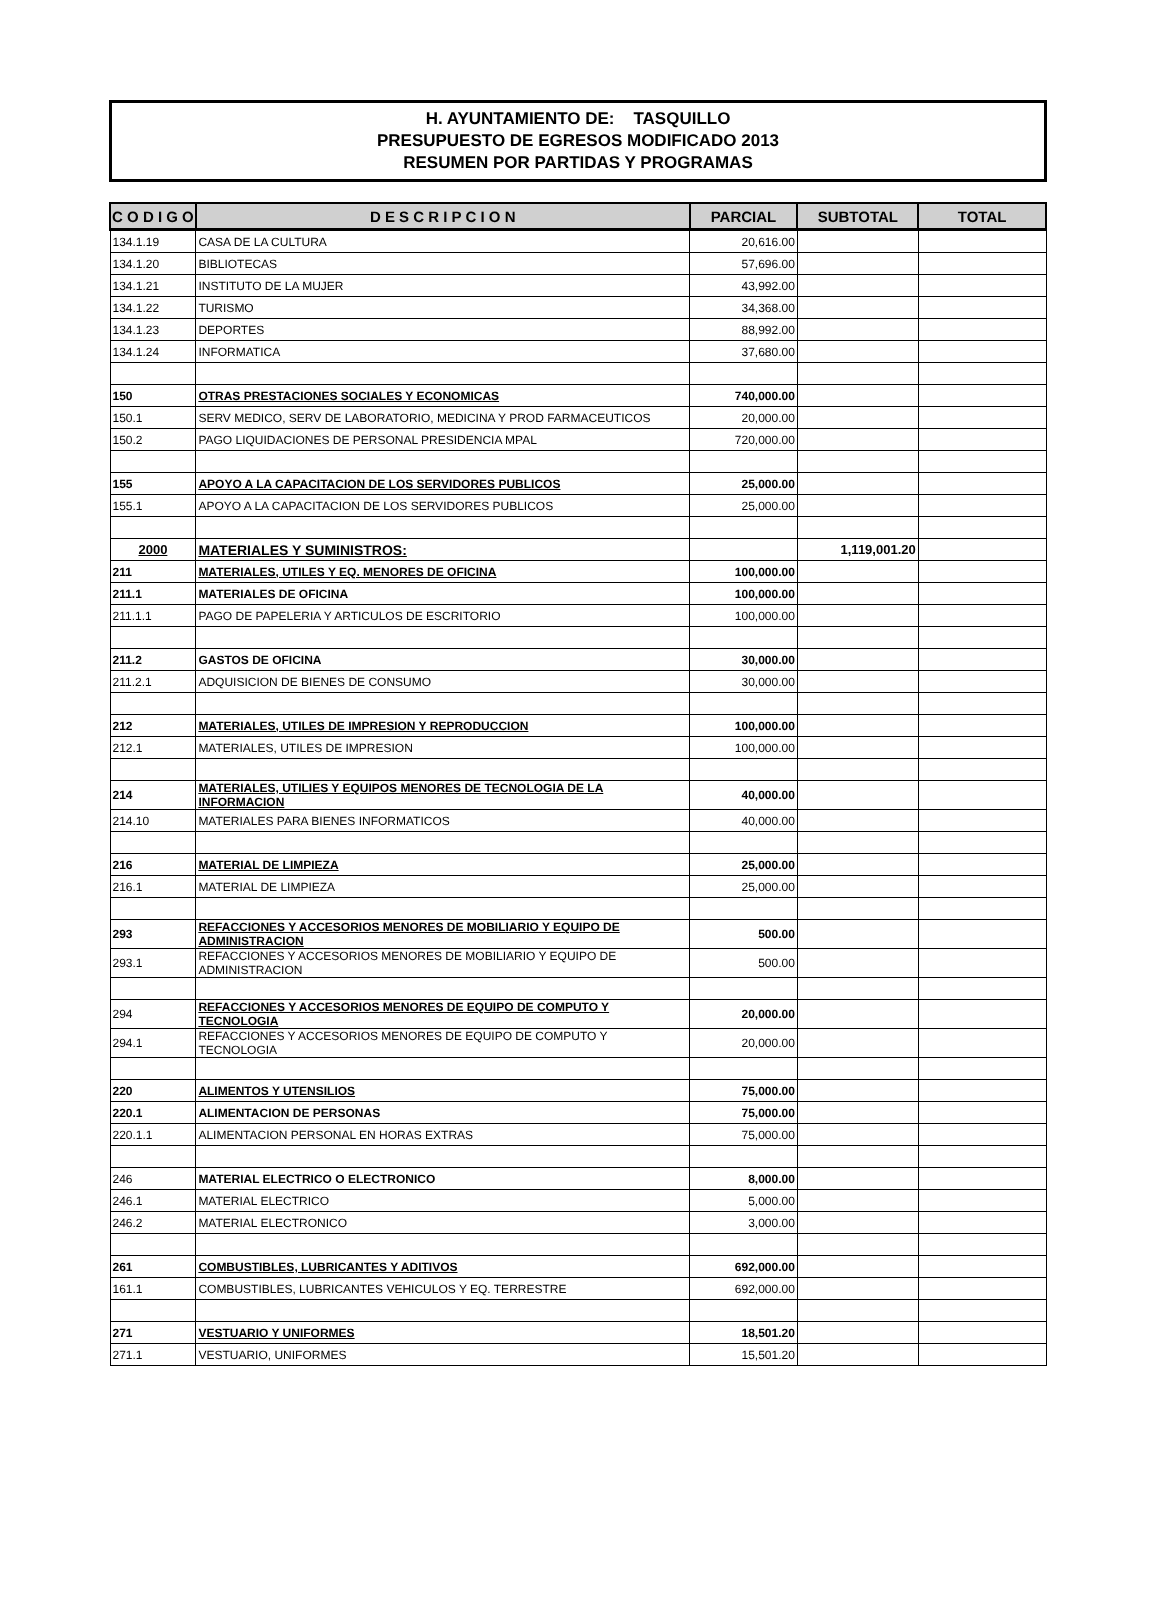H. AYUNTAMIENTO DE: TASQUILLO
PRESUPUESTO DE EGRESOS MODIFICADO 2013
RESUMEN POR PARTIDAS Y PROGRAMAS
| C O D I G O | D E S C R I P C I O N | PARCIAL | SUBTOTAL | TOTAL |
| --- | --- | --- | --- | --- |
| 134.1.19 | CASA DE LA CULTURA | 20,616.00 | | |
| 134.1.20 | BIBLIOTECAS | 57,696.00 | | |
| 134.1.21 | INSTITUTO DE LA MUJER | 43,992.00 | | |
| 134.1.22 | TURISMO | 34,368.00 | | |
| 134.1.23 | DEPORTES | 88,992.00 | | |
| 134.1.24 | INFORMATICA | 37,680.00 | | |
| 150 | OTRAS PRESTACIONES SOCIALES Y ECONOMICAS | 740,000.00 | | |
| 150.1 | SERV MEDICO, SERV DE LABORATORIO, MEDICINA Y PROD FARMACEUTICOS | 20,000.00 | | |
| 150.2 | PAGO LIQUIDACIONES DE PERSONAL PRESIDENCIA MPAL | 720,000.00 | | |
| 155 | APOYO A LA CAPACITACION DE LOS SERVIDORES PUBLICOS | 25,000.00 | | |
| 155.1 | APOYO A LA CAPACITACION DE LOS SERVIDORES PUBLICOS | 25,000.00 | | |
| 2000 | MATERIALES Y SUMINISTROS: | | 1,119,001.20 | |
| 211 | MATERIALES, UTILES Y EQ. MENORES DE OFICINA | 100,000.00 | | |
| 211.1 | MATERIALES DE OFICINA | 100,000.00 | | |
| 211.1.1 | PAGO DE PAPELERIA Y ARTICULOS DE ESCRITORIO | 100,000.00 | | |
| 211.2 | GASTOS DE OFICINA | 30,000.00 | | |
| 211.2.1 | ADQUISICION DE BIENES DE CONSUMO | 30,000.00 | | |
| 212 | MATERIALES, UTILES DE IMPRESION Y REPRODUCCION | 100,000.00 | | |
| 212.1 | MATERIALES, UTILES DE IMPRESION | 100,000.00 | | |
| 214 | MATERIALES, UTILIES Y EQUIPOS MENORES DE TECNOLOGIA DE LA INFORMACION | 40,000.00 | | |
| 214.10 | MATERIALES PARA BIENES INFORMATICOS | 40,000.00 | | |
| 216 | MATERIAL DE LIMPIEZA | 25,000.00 | | |
| 216.1 | MATERIAL DE LIMPIEZA | 25,000.00 | | |
| 293 | REFACCIONES Y ACCESORIOS MENORES DE MOBILIARIO Y EQUIPO DE ADMINISTRACION | 500.00 | | |
| 293.1 | REFACCIONES Y ACCESORIOS MENORES DE MOBILIARIO Y EQUIPO DE ADMINISTRACION | 500.00 | | |
| 294 | REFACCIONES Y ACCESORIOS MENORES DE EQUIPO DE COMPUTO Y TECNOLOGIA | 20,000.00 | | |
| 294.1 | REFACCIONES Y ACCESORIOS MENORES DE EQUIPO DE COMPUTO Y TECNOLOGIA | 20,000.00 | | |
| 220 | ALIMENTOS Y UTENSILIOS | 75,000.00 | | |
| 220.1 | ALIMENTACION DE PERSONAS | 75,000.00 | | |
| 220.1.1 | ALIMENTACION PERSONAL EN HORAS EXTRAS | 75,000.00 | | |
| 246 | MATERIAL ELECTRICO O ELECTRONICO | 8,000.00 | | |
| 246.1 | MATERIAL ELECTRICO | 5,000.00 | | |
| 246.2 | MATERIAL ELECTRONICO | 3,000.00 | | |
| 261 | COMBUSTIBLES, LUBRICANTES Y ADITIVOS | 692,000.00 | | |
| 161.1 | COMBUSTIBLES, LUBRICANTES VEHICULOS Y EQ. TERRESTRE | 692,000.00 | | |
| 271 | VESTUARIO Y UNIFORMES | 18,501.20 | | |
| 271.1 | VESTUARIO, UNIFORMES | 15,501.20 | | |